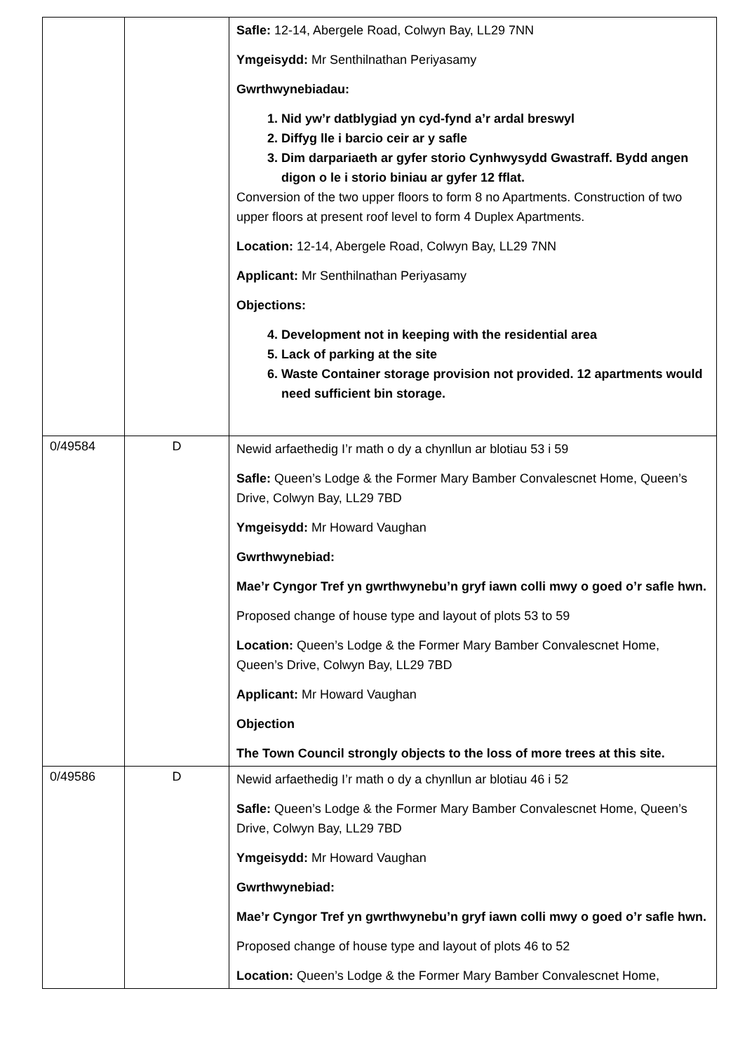| | | Safle: 12-14, Abergele Road, Colwyn Bay, LL29 7NN Ymgeisydd: Mr Senthilnathan Periyasamy Gwrthwynebiadau: 1. Nid yw’r datblygiad yn cyd-fynd a’r ardal breswyl 2. Diffyg lle i barcio ceir ar y safle 3. Dim darpariaeth ar gyfer storio Cynhwysydd Gwastraff. Bydd angen digon o le i storio biniau ar gyfer 12 fflat. Conversion of the two upper floors to form 8 no Apartments. Construction of two upper floors at present roof level to form 4 Duplex Apartments. Location: 12-14, Abergele Road, Colwyn Bay, LL29 7NN Applicant: Mr Senthilnathan Periyasamy Objections: 4. Development not in keeping with the residential area 5. Lack of parking at the site 6. Waste Container storage provision not provided. 12 apartments would need sufficient bin storage. |
| 0/49584 | D | Newid arfaethedig I’r math o dy a chynllun ar blotiau 53 i 59 Safle: Queen’s Lodge & the Former Mary Bamber Convalescnet Home, Queen’s Drive, Colwyn Bay, LL29 7BD Ymgeisydd: Mr Howard Vaughan Gwrthwynebiad: Mae’r Cyngor Tref yn gwrthwynebu’n gryf iawn colli mwy o goed o’r safle hwn. Proposed change of house type and layout of plots 53 to 59 Location: Queen’s Lodge & the Former Mary Bamber Convalescnet Home, Queen’s Drive, Colwyn Bay, LL29 7BD Applicant: Mr Howard Vaughan Objection The Town Council strongly objects to the loss of more trees at this site. |
| 0/49586 | D | Newid arfaethedig I’r math o dy a chynllun ar blotiau 46 i 52 Safle: Queen’s Lodge & the Former Mary Bamber Convalescnet Home, Queen’s Drive, Colwyn Bay, LL29 7BD Ymgeisydd: Mr Howard Vaughan Gwrthwynebiad: Mae’r Cyngor Tref yn gwrthwynebu’n gryf iawn colli mwy o goed o’r safle hwn. Proposed change of house type and layout of plots 46 to 52 Location: Queen’s Lodge & the Former Mary Bamber Convalescnet Home, |